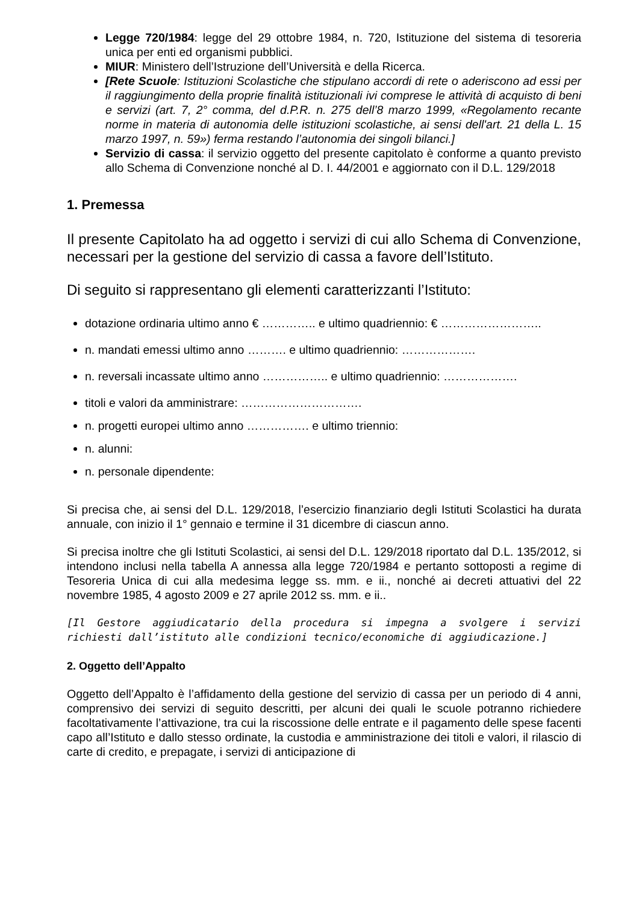Legge 720/1984: legge del 29 ottobre 1984, n. 720, Istituzione del sistema di tesoreria unica per enti ed organismi pubblici.
MIUR: Ministero dell’Istruzione dell’Università e della Ricerca.
[Rete Scuole: Istituzioni Scolastiche che stipulano accordi di rete o aderiscono ad essi per il raggiungimento della proprie finalità istituzionali ivi comprese le attività di acquisto di beni e servizi (art. 7, 2° comma, del d.P.R. n. 275 dell’8 marzo 1999, «Regolamento recante norme in materia di autonomia delle istituzioni scolastiche, ai sensi dell'art. 21 della L. 15 marzo 1997, n. 59») ferma restando l’autonomia dei singoli bilanci.]
Servizio di cassa: il servizio oggetto del presente capitolato è conforme a quanto previsto allo Schema di Convenzione nonché al D. I. 44/2001 e aggiornato con il D.L. 129/2018
1. Premessa
Il presente Capitolato ha ad oggetto i servizi di cui allo Schema di Convenzione, necessari per la gestione del servizio di cassa a favore dell’Istituto.
Di seguito si rappresentano gli elementi caratterizzanti l’Istituto:
dotazione ordinaria ultimo anno € ………….. e ultimo quadriennio: € ……………………..
n. mandati emessi ultimo anno ………. e ultimo quadriennio: ……………….
n. reversali incassate ultimo anno …………….. e ultimo quadriennio: ……………….
titoli e valori da amministrare: ………………………….
n. progetti europei ultimo anno ……………. e ultimo triennio:
n. alunni:
n. personale dipendente:
Si precisa che, ai sensi del D.L. 129/2018, l’esercizio finanziario degli Istituti Scolastici ha durata annuale, con inizio il 1° gennaio e termine il 31 dicembre di ciascun anno.
Si precisa inoltre che gli Istituti Scolastici, ai sensi del D.L. 129/2018 riportato dal D.L. 135/2012, si intendono inclusi nella tabella A annessa alla legge 720/1984 e pertanto sottoposti a regime di Tesoreria Unica di cui alla medesima legge ss. mm. e ii., nonché ai decreti attuativi del 22 novembre 1985, 4 agosto 2009 e 27 aprile 2012 ss. mm. e ii..
[Il Gestore aggiudicatario della procedura si impegna a svolgere i servizi richiesti dall’istituto alle condizioni tecnico/economiche di aggiudicazione.]
2. Oggetto dell’Appalto
Oggetto dell’Appalto è l’affidamento della gestione del servizio di cassa per un periodo di 4 anni, comprensivo dei servizi di seguito descritti, per alcuni dei quali le scuole potranno richiedere facoltativamente l’attivazione, tra cui la riscossione delle entrate e il pagamento delle spese facenti capo all’Istituto e dallo stesso ordinate, la custodia e amministrazione dei titoli e valori, il rilascio di carte di credito, e prepagate, i servizi di anticipazione di